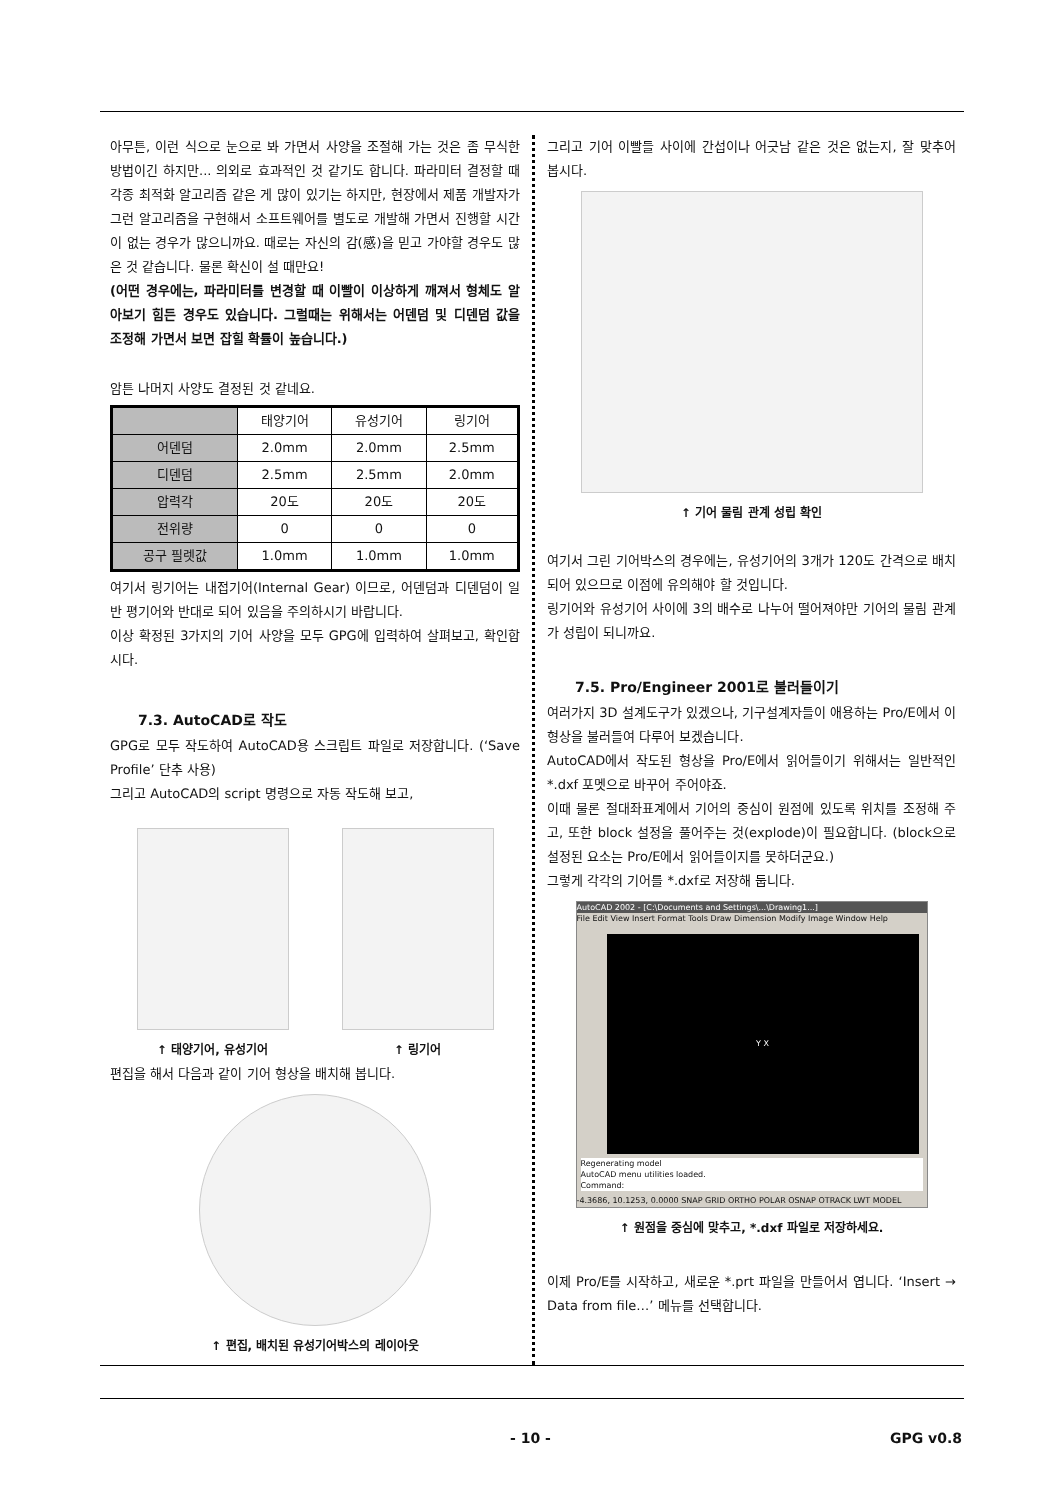아무튼, 이런 식으로 눈으로 봐 가면서 사양을 조절해 가는 것은 좀 무식한 방법이긴 하지만... 의외로 효과적인 것 같기도 합니다. 파라미터 결정할 때 각종 최적화 알고리즘 같은 게 많이 있기는 하지만, 현장에서 제품 개발자가 그런 알고리즘을 구현해서 소프트웨어를 별도로 개발해 가면서 진행할 시간이 없는 경우가 많으니까요. 때로는 자신의 감(感)을 믿고 가야할 경우도 많은 것 같습니다. 물론 확신이 설 때만요!
(어떤 경우에는, 파라미터를 변경할 때 이빨이 이상하게 깨져서 형체도 알아보기 힘든 경우도 있습니다. 그럴때는 위해서는 어덴덤 및 디덴덤 값을 조정해 가면서 보면 잡힐 확률이 높습니다.)
암튼 나머지 사양도 결정된 것 같네요.
| | 태양기어 | 유성기어 | 링기어 |
| --- | --- | --- | --- |
| 어덴덤 | 2.0mm | 2.0mm | 2.5mm |
| 디덴덤 | 2.5mm | 2.5mm | 2.0mm |
| 압력각 | 20도 | 20도 | 20도 |
| 전위량 | 0 | 0 | 0 |
| 공구 필렛값 | 1.0mm | 1.0mm | 1.0mm |
여기서 링기어는 내접기어(Internal Gear) 이므로, 어덴덤과 디덴덤이 일반 평기어와 반대로 되어 있음을 주의하시기 바랍니다.
이상 확정된 3가지의 기어 사양을 모두 GPG에 입력하여 살펴보고, 확인합시다.
7.3. AutoCAD로 작도
GPG로 모두 작도하여 AutoCAD용 스크립트 파일로 저장합니다. (‘Save Profile’ 단추 사용)
그리고 AutoCAD의 script 명령으로 자동 작도해 보고,
↑ 태양기어, 유성기어 ↑ 링기어
편집을 해서 다음과 같이 기어 형상을 배치해 봅니다.
↑ 편집, 배치된 유성기어박스의 레이아웃
그리고 기어 이빨들 사이에 간섭이나 어긋남 같은 것은 없는지, 잘 맞추어 봅시다.
↑ 기어 물림 관계 성립 확인
여기서 그린 기어박스의 경우에는, 유성기어의 3개가 120도 간격으로 배치되어 있으므로 이점에 유의해야 할 것입니다.
링기어와 유성기어 사이에 3의 배수로 나누어 떨어져야만 기어의 물림 관계가 성립이 되니까요.
7.5. Pro/Engineer 2001로 불러들이기
여러가지 3D 설계도구가 있겠으나, 기구설계자들이 애용하는 Pro/E에서 이 형상을 불러들여 다루어 보겠습니다.
AutoCAD에서 작도된 형상을 Pro/E에서 읽어들이기 위해서는 일반적인 *.dxf 포멧으로 바꾸어 주어야죠.
이때 물론 절대좌표계에서 기어의 중심이 원점에 있도록 위치를 조정해 주고, 또한 block 설정을 풀어주는 것(explode)이 필요합니다. (block으로 설정된 요소는 Pro/E에서 읽어들이지를 못하더군요.)
그렇게 각각의 기어를 *.dxf로 저장해 둡니다.
AutoCAD 2002 - [C:\Documents and Settings\...\Drawing1...]
File Edit View Insert Format Tools Draw Dimension Modify Image Window Help
Y X
Regenerating model
AutoCAD menu utilities loaded.
Command:
-4.3686, 10.1253, 0.0000 SNAP GRID ORTHO POLAR OSNAP OTRACK LWT MODEL
↑ 원점을 중심에 맞추고, *.dxf 파일로 저장하세요.
이제 Pro/E를 시작하고, 새로운 *.prt 파일을 만들어서 엽니다. ‘Insert → Data from file…’ 메뉴를 선택합니다.
- 10 - GPG v0.8